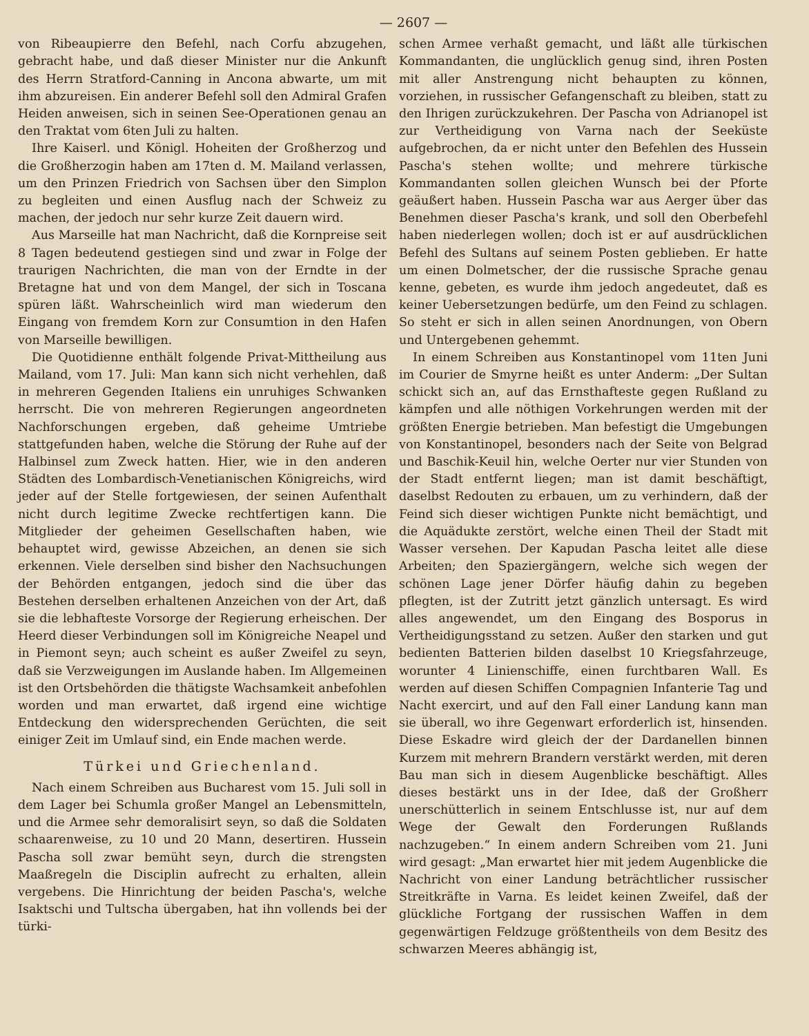— 2607 —
von Ribeaupierre den Befehl, nach Corfu abzugehen, gebracht habe, und daß dieser Minister nur die Ankunft des Herrn Stratford-Canning in Ancona abwarte, um mit ihm abzureisen. Ein anderer Befehl soll den Admiral Grafen Heiden anweisen, sich in seinen See-Operationen genau an den Traktat vom 6ten Juli zu halten.
Ihre Kaiserl. und Königl. Hoheiten der Großherzog und die Großherzogin haben am 17ten d. M. Mailand verlassen, um den Prinzen Friedrich von Sachsen über den Simplon zu begleiten und einen Ausflug nach der Schweiz zu machen, der jedoch nur sehr kurze Zeit dauern wird.
Aus Marseille hat man Nachricht, daß die Kornpreise seit 8 Tagen bedeutend gestiegen sind und zwar in Folge der traurigen Nachrichten, die man von der Erndte in der Bretagne hat und von dem Mangel, der sich in Toscana spüren läßt. Wahrscheinlich wird man wiederum den Eingang von fremdem Korn zur Consumtion in den Hafen von Marseille bewilligen.
Die Quotidienne enthält folgende Privat-Mittheilung aus Mailand, vom 17. Juli: Man kann sich nicht verhehlen, daß in mehreren Gegenden Italiens ein unruhiges Schwanken herrscht. Die von mehreren Regierungen angeordneten Nachforschungen ergeben, daß geheime Umtriebe stattgefunden haben, welche die Störung der Ruhe auf der Halbinsel zum Zweck hatten. Hier, wie in den anderen Städten des Lombardisch-Venetianischen Königreichs, wird jeder auf der Stelle fortgewiesen, der seinen Aufenthalt nicht durch legitime Zwecke rechtfertigen kann. Die Mitglieder der geheimen Gesellschaften haben, wie behauptet wird, gewisse Abzeichen, an denen sie sich erkennen. Viele derselben sind bisher den Nachsuchungen der Behörden entgangen, jedoch sind die über das Bestehen derselben erhaltenen Anzeichen von der Art, daß sie die lebhafteste Vorsorge der Regierung erheischen. Der Heerd dieser Verbindungen soll im Königreiche Neapel und in Piemont seyn; auch scheint es außer Zweifel zu seyn, daß sie Verzweigungen im Auslande haben. Im Allgemeinen ist den Ortsbehörden die thätigste Wachsamkeit anbefohlen worden und man erwartet, daß irgend eine wichtige Entdeckung den widersprechenden Gerüchten, die seit einiger Zeit im Umlauf sind, ein Ende machen werde.
Türkei und Griechenland.
Nach einem Schreiben aus Bucharest vom 15. Juli soll in dem Lager bei Schumla großer Mangel an Lebensmitteln, und die Armee sehr demoralisirt seyn, so daß die Soldaten schaarenweise, zu 10 und 20 Mann, desertiren. Hussein Pascha soll zwar bemüht seyn, durch die strengsten Maaßregeln die Disciplin aufrecht zu erhalten, allein vergebens. Die Hinrichtung der beiden Pascha's, welche Isaktschi und Tultscha übergaben, hat ihn vollends bei der türki-
schen Armee verhaßt gemacht, und läßt alle türkischen Kommandanten, die unglücklich genug sind, ihren Posten mit aller Anstrengung nicht behaupten zu können, vorziehen, in russischer Gefangenschaft zu bleiben, statt zu den Ihrigen zurückzukehren. Der Pascha von Adrianopel ist zur Vertheidigung von Varna nach der Seeküste aufgebrochen, da er nicht unter den Befehlen des Hussein Pascha's stehen wollte; und mehrere türkische Kommandanten sollen gleichen Wunsch bei der Pforte geäußert haben. Hussein Pascha war aus Aerger über das Benehmen dieser Pascha's krank, und soll den Oberbefehl haben niederlegen wollen; doch ist er auf ausdrücklichen Befehl des Sultans auf seinem Posten geblieben. Er hatte um einen Dolmetscher, der die russische Sprache genau kenne, gebeten, es wurde ihm jedoch angedeutet, daß es keiner Uebersetzungen bedürfe, um den Feind zu schlagen. So steht er sich in allen seinen Anordnungen, von Obern und Untergebenen gehemmt.
In einem Schreiben aus Konstantinopel vom 11ten Juni im Courier de Smyrne heißt es unter Anderm: „Der Sultan schickt sich an, auf das Ernsthafteste gegen Rußland zu kämpfen und alle nöthigen Vorkehrungen werden mit der größten Energie betrieben. Man befestigt die Umgebungen von Konstantinopel, besonders nach der Seite von Belgrad und Baschik-Keuil hin, welche Oerter nur vier Stunden von der Stadt entfernt liegen; man ist damit beschäftigt, daselbst Redouten zu erbauen, um zu verhindern, daß der Feind sich dieser wichtigen Punkte nicht bemächtigt, und die Aquädukte zerstört, welche einen Theil der Stadt mit Wasser versehen. Der Kapudan Pascha leitet alle diese Arbeiten; den Spaziergängern, welche sich wegen der schönen Lage jener Dörfer häufig dahin zu begeben pflegten, ist der Zutritt jetzt gänzlich untersagt. Es wird alles angewendet, um den Eingang des Bosporus in Vertheidigungsstand zu setzen. Außer den starken und gut bedienten Batterien bilden daselbst 10 Kriegsfahrzeuge, worunter 4 Linienschiffe, einen furchtbaren Wall. Es werden auf diesen Schiffen Compagnien Infanterie Tag und Nacht exercirt, und auf den Fall einer Landung kann man sie überall, wo ihre Gegenwart erforderlich ist, hinsenden. Diese Eskadre wird gleich der der Dardanellen binnen Kurzem mit mehrern Brandern verstärkt werden, mit deren Bau man sich in diesem Augenblicke beschäftigt. Alles dieses bestärkt uns in der Idee, daß der Großherr unerschütterlich in seinem Entschlusse ist, nur auf dem Wege der Gewalt den Forderungen Rußlands nachzugeben.“ In einem andern Schreiben vom 21. Juni wird gesagt: „Man erwartet hier mit jedem Augenblicke die Nachricht von einer Landung beträchtlicher russischer Streitkräfte in Varna. Es leidet keinen Zweifel, daß der glückliche Fortgang der russischen Waffen in dem gegenwärtigen Feldzuge größtentheils von dem Besitz des schwarzen Meeres abhängig ist,